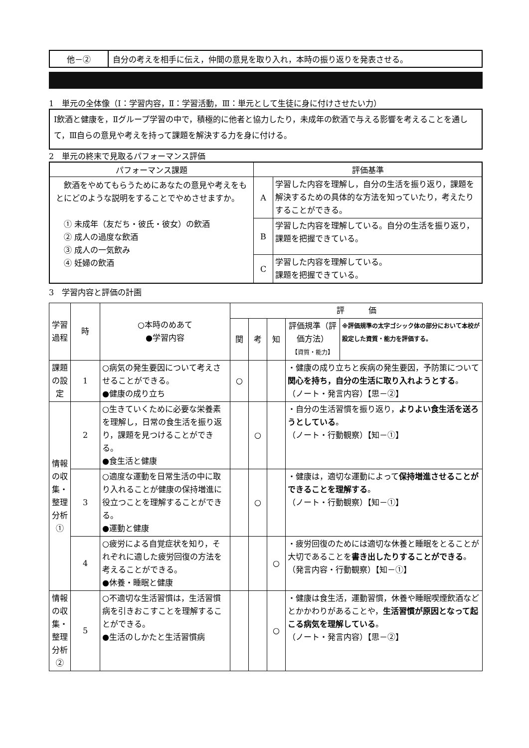| 他－② | 自分の考えを相手に伝え，仲間の意見を取り入れ，本時の振り返りを発表させる。 |
1　単元の全体像（Ⅰ：学習内容，Ⅱ：学習活動，Ⅲ：単元として生徒に身に付けさせたい力）
Ⅰ飲酒と健康を，Ⅱグループ学習の中で，積極的に他者と協力したり，未成年の飲酒で与える影響を考えることを通して，Ⅲ自らの意見や考えを持って課題を解決する力を身に付ける。
2　単元の終末で見取るパフォーマンス評価
| パフォーマンス課題 | 評価基準 | |
| --- | --- | --- |
| 飲酒をやめてもらうためにあなたの意見や考えをもとにどのような説明をすることでやめさせますか。 ① 未成年（友だち・彼氏・彼女）の飲酒 ② 成人の過度な飲酒 ③ 成人の一気飲み ④ 妊婦の飲酒 | A | 学習した内容を理解し，自分の生活を振り返り，課題を解決するための具体的な方法を知っていたり，考えたりすることができる。 |
| | B | 学習した内容を理解している。自分の生活を振り返り，課題を把握できている。 |
| | C | 学習した内容を理解している。 課題を把握できている。 |
3　学習内容と評価の計画
| 学習過程 | 時 | ○本時のめあて ●学習内容 | 評 価 | | | | |
| | | | 関 | 考 | 知 | 評価規準（評価方法） 【資質・能力】 | ※評価規準の太字ゴシック体の部分において本校が設定した資質・能力を評価する。 |
| 課題の設定 | 1 | ○病気の発生要因について考えさせることができる。 ●健康の成り立ち | ○ | | | ・健康の成り立ちと疾病の発生要因，予防策について 関心を持ち，自分の生活に取り入れようとする 。 （ノート・発言内容）【思－②】 | |
| 情報の収集・整理分析① | 2 | ○生きていくために必要な栄養素を理解し，日常の食生活を振り返り，課題を見つけることができる。 ●食生活と健康 | | ○ | | ・自分の生活習慣を振り返り， よりよい食生活を送ろうとしている 。 （ノート・行動観察）【知－①】 | |
| | 3 | ○適度な運動を日常生活の中に取り入れることが健康の保持増進に役立つことを理解することができる。 ●運動と健康 | | ○ | | ・健康は，適切な運動によって 保持増進させることができることを理解する 。 （ノート・行動観察）【知－①】 | |
| | 4 | ○疲労による自覚症状を知り，それぞれに適した疲労回復の方法を考えることができる。 ●休養・睡眠と健康 | | | ○ | ・疲労回復のためには適切な休養と睡眠をとることが大切であることを 書き出したりすることができる 。 （発言内容・行動観察）【知－①】 | |
| 情報の収集・整理分析② | 5 | ○不適切な生活習慣は，生活習慣病を引きおこすことを理解することができる。 ●生活のしかたと生活習慣病 | | | ○ | ・健康は食生活，運動習慣，休養や睡眠喫煙飲酒などとかかわりがあることや， 生活習慣が原因となって起こる病気を理解している 。 （ノート・発言内容）【思－②】 | |